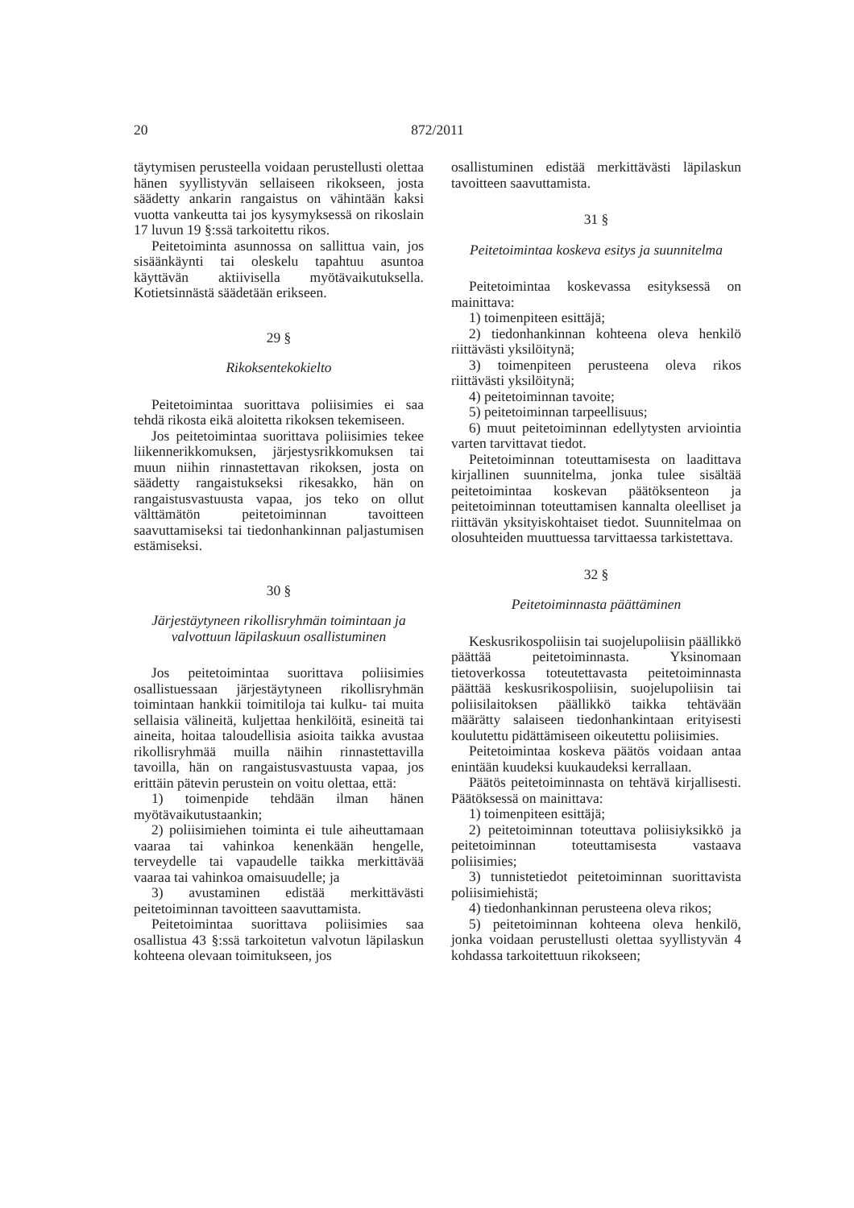20 872/2011
täytymisen perusteella voidaan perustellusti olettaa hänen syyllistyvän sellaiseen rikokseen, josta säädetty ankarin rangaistus on vähintään kaksi vuotta vankeutta tai jos kysymyksessä on rikoslain 17 luvun 19 §:ssä tarkoitettu rikos.
Peitetoiminta asunnossa on sallittua vain, jos sisäänkäynti tai oleskelu tapahtuu asuntoa käyttävän aktiivisella myötävaikutuksella. Kotietsinnästä säädetään erikseen.
29 §
Rikoksentekokielto
Peitetoimintaa suorittava poliisimies ei saa tehdä rikosta eikä aloitetta rikoksen tekemiseen.
Jos peitetoimintaa suorittava poliisimies tekee liikennerikkomuksen, järjestysrikkomuksen tai muun niihin rinnastettavan rikoksen, josta on säädetty rangaistukseksi rikesakko, hän on rangaistusvastuusta vapaa, jos teko on ollut välttämätön peitetoiminnan tavoitteen saavuttamiseksi tai tiedonhankinnan paljastumisen estämiseksi.
30 §
Järjestäytyneen rikollisryhmän toimintaan ja valvottuun läpilaskuun osallistuminen
Jos peitetoimintaa suorittava poliisimies osallistuessaan järjestäytyneen rikollisryhmän toimintaan hankkii toimitiloja tai kulku- tai muita sellaisia välineitä, kuljettaa henkilöitä, esineitä tai aineita, hoitaa taloudellisia asioita taikka avustaa rikollisryhmää muilla näihin rinnastettavilla tavoilla, hän on rangaistusvastuusta vapaa, jos erittäin pätevin perustein on voitu olettaa, että:
1) toimenpide tehdään ilman hänen myötävaikutustaankin;
2) poliisimiehen toiminta ei tule aiheuttamaan vaaraa tai vahinkoa kenenkään hengelle, terveydelle tai vapaudelle taikka merkittävää vaaraa tai vahinkoa omaisuudelle; ja
3) avustaminen edistää merkittävästi peitetoiminnan tavoitteen saavuttamista.
Peitetoimintaa suorittava poliisimies saa osallistua 43 §:ssä tarkoitetun valvotun läpilaskun kohteena olevaan toimitukseen, jos
osallistuminen edistää merkittävästi läpilaskun tavoitteen saavuttamista.
31 §
Peitetoimintaa koskeva esitys ja suunnitelma
Peitetoimintaa koskevassa esityksessä on mainittava:
1) toimenpiteen esittäjä;
2) tiedonhankinnan kohteena oleva henkilö riittävästi yksilöitynä;
3) toimenpiteen perusteena oleva rikos riittävästi yksilöitynä;
4) peitetoiminnan tavoite;
5) peitetoiminnan tarpeellisuus;
6) muut peitetoiminnan edellytysten arviointia varten tarvittavat tiedot.
Peitetoiminnan toteuttamisesta on laadittava kirjallinen suunnitelma, jonka tulee sisältää peitetoimintaa koskevan päätöksenteon ja peitetoiminnan toteuttamisen kannalta oleelliset ja riittävän yksityiskohtaiset tiedot. Suunnitelmaa on olosuhteiden muuttuessa tarvittaessa tarkistettava.
32 §
Peitetoiminnasta päättäminen
Keskusrikospoliisin tai suojelupoliisin päällikkö päättää peitetoiminnasta. Yksinomaan tietoverkossa toteutettavasta peitetoiminnasta päättää keskusrikospoliisin, suojelupoliisin tai poliisilaitoksen päällikkö taikka tehtävään määrätty salaiseen tiedonhankintaan erityisesti koulutettu pidättämiseen oikeutettu poliisimies.
Peitetoimintaa koskeva päätös voidaan antaa enintään kuudeksi kuukaudeksi kerrallaan.
Päätös peitetoiminnasta on tehtävä kirjallisesti. Päätöksessä on mainittava:
1) toimenpiteen esittäjä;
2) peitetoiminnan toteuttava poliisiyksikkö ja peitetoiminnan toteuttamisesta vastaava poliisimies;
3) tunnistetiedot peitetoiminnan suorittavista poliisimiehistä;
4) tiedonhankinnan perusteena oleva rikos;
5) peitetoiminnan kohteena oleva henkilö, jonka voidaan perustellusti olettaa syyllistyvän 4 kohdassa tarkoitettuun rikokseen;